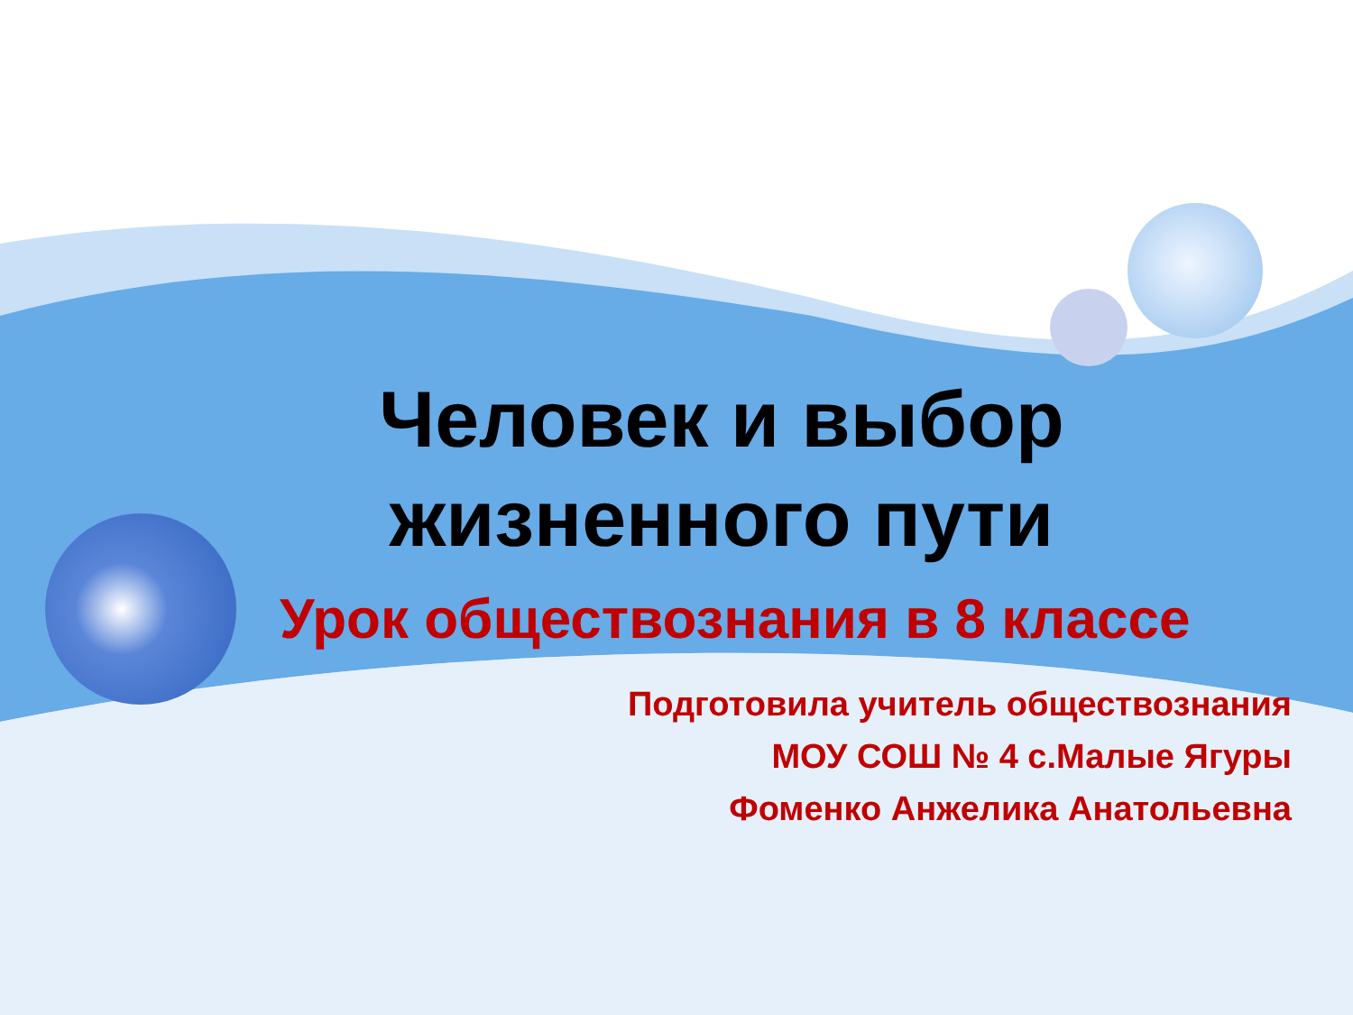Человек и выбор жизненного пути
Урок обществознания в 8 классе
Подготовила учитель обществознания
МОУ СОШ № 4 с.Малые Ягуры
Фоменко Анжелика Анатольевна